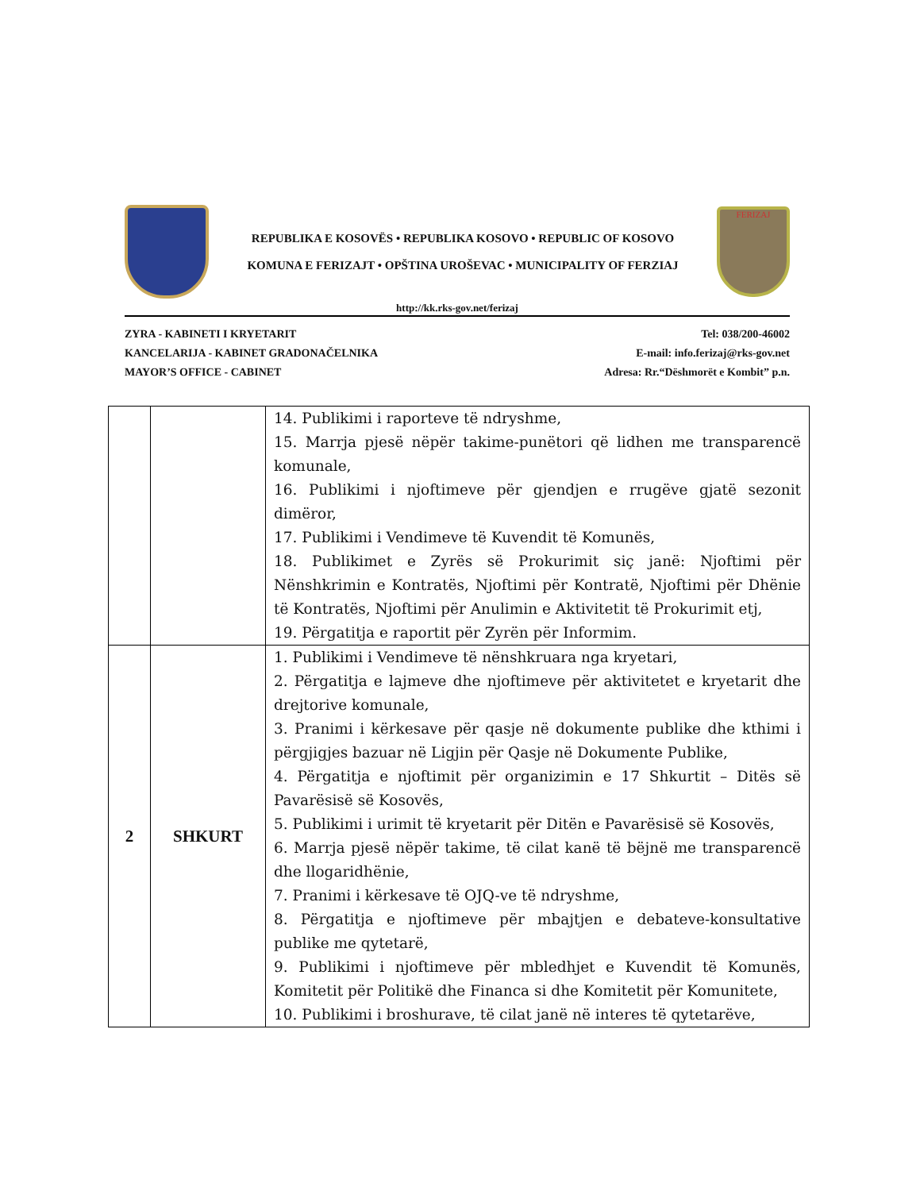REPUBLIKA E KOSOVËS • REPUBLIKA KOSOVO • REPUBLIC OF KOSOVO
KOMUNA E FERIZAJT • OPŠTINA UROŠEVAC • MUNICIPALITY OF FERZIAJ
FERIZAJ
http://kk.rks-gov.net/ferizaj
ZYRA - KABINETI I KRYETARIT
KANCELARIJA - KABINET GRADONAČELNIKA
MAYOR’S OFFICE - CABINET
Tel: 038/200-46002
E-mail: info.ferizaj@rks-gov.net
Adresa: Rr.“Dëshmorët e Kombit” p.n.
| | | 14. Publikimi i raporteve të ndryshme, 15. Marrja pjesë nëpër takime-punëtori që lidhen me transparencë komunale, 16. Publikimi i njoftimeve për gjendjen e rrugëve gjatë sezonit dimëror, 17. Publikimi i Vendimeve të Kuvendit të Komunës, 18. Publikimet e Zyrës së Prokurimit siç janë: Njoftimi për Nënshkrimin e Kontratës, Njoftimi për Kontratë, Njoftimi për Dhënie të Kontratës, Njoftimi për Anulimin e Aktivitetit të Prokurimit etj, 19. Përgatitja e raportit për Zyrën për Informim. |
| 2 | SHKURT | 1. Publikimi i Vendimeve të nënshkruara nga kryetari, 2. Përgatitja e lajmeve dhe njoftimeve për aktivitetet e kryetarit dhe drejtorive komunale, 3. Pranimi i kërkesave për qasje në dokumente publike dhe kthimi i përgjigjes bazuar në Ligjin për Qasje në Dokumente Publike, 4. Përgatitja e njoftimit për organizimin e 17 Shkurtit – Ditës së Pavarësisë së Kosovës, 5. Publikimi i urimit të kryetarit për Ditën e Pavarësisë së Kosovës, 6. Marrja pjesë nëpër takime, të cilat kanë të bëjnë me transparencë dhe llogaridhënie, 7. Pranimi i kërkesave të OJQ-ve të ndryshme, 8. Përgatitja e njoftimeve për mbajtjen e debateve-konsultative publike me qytetarë, 9. Publikimi i njoftimeve për mbledhjet e Kuvendit të Komunës, Komitetit për Politikë dhe Financa si dhe Komitetit për Komunitete, 10. Publikimi i broshurave, të cilat janë në interes të qytetarëve, |